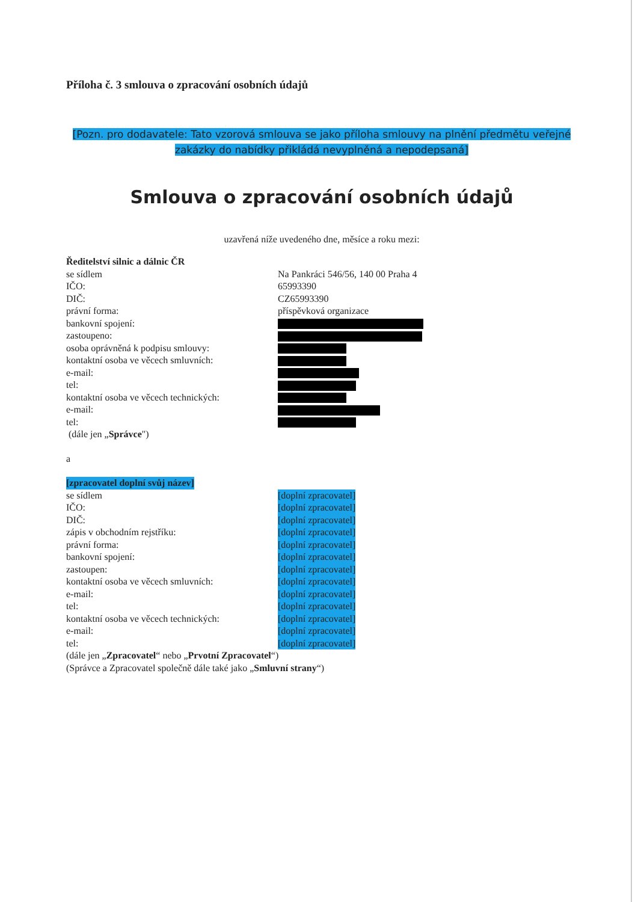Příloha č. 3 smlouva o zpracování osobních údajů
[Pozn. pro dodavatele: Tato vzorová smlouva se jako příloha smlouvy na plnění předmětu veřejné zakázky do nabídky přikládá nevyplněná a nepodepsaná]
Smlouva o zpracování osobních údajů
uzavřená níže uvedeného dne, měsíce a roku mezi:
Ředitelství silnic a dálnic ČR
se sídlem Na Pankráci 546/56, 140 00 Praha 4
IČO: 65993390
DIČ: CZ65993390
právní forma: příspěvková organizace
bankovní spojení:
zastoupeno:
osoba oprávněná k podpisu smlouvy:
kontaktní osoba ve věcech smluvních:
e-mail:
tel:
kontaktní osoba ve věcech technických:
e-mail:
tel:
(dále jen „ Správce ")
a
[zpracovatel doplní svůj název]
se sídlem [doplní zpracovatel]
IČO: [doplní zpracovatel]
DIČ: [doplní zpracovatel]
zápis v obchodním rejstříku: [doplní zpracovatel]
právní forma: [doplní zpracovatel]
bankovní spojení: [doplní zpracovatel]
zastoupen: [doplní zpracovatel]
kontaktní osoba ve věcech smluvních: [doplní zpracovatel]
e-mail: [doplní zpracovatel]
tel: [doplní zpracovatel]
kontaktní osoba ve věcech technických:
[doplní zpracovatel]
e-mail: [doplní zpracovatel]
tel: [doplní zpracovatel]
(dále jen „ Zpracovatel “ nebo „ Prvotní Zpracovatel “)
(Správce a Zpracovatel společně dále také jako „ Smluvní strany “)